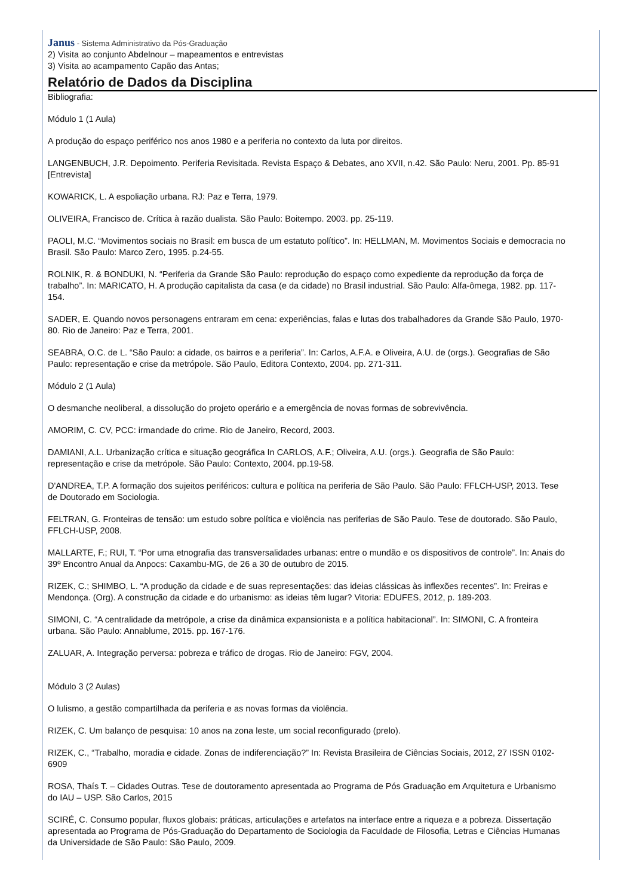Janus - Sistema Administrativo da Pós-Graduação
2) Visita ao conjunto Abdelnour – mapeamentos e entrevistas
3) Visita ao acampamento Capão das Antas;
Relatório de Dados da Disciplina
Bibliografia:
Módulo 1 (1 Aula)
A produção do espaço periférico nos anos 1980 e a periferia no contexto da luta por direitos.
LANGENBUCH, J.R. Depoimento. Periferia Revisitada. Revista Espaço & Debates, ano XVII, n.42. São Paulo: Neru, 2001. Pp. 85-91 [Entrevista]
KOWARICK, L. A espoliação urbana. RJ: Paz e Terra, 1979.
OLIVEIRA, Francisco de. Crítica à razão dualista. São Paulo: Boitempo. 2003. pp. 25-119.
PAOLI, M.C. “Movimentos sociais no Brasil: em busca de um estatuto político”. In: HELLMAN, M. Movimentos Sociais e democracia no Brasil. São Paulo: Marco Zero, 1995. p.24-55.
ROLNIK, R. & BONDUKI, N. “Periferia da Grande São Paulo: reprodução do espaço como expediente da reprodução da força de trabalho”. In: MARICATO, H. A produção capitalista da casa (e da cidade) no Brasil industrial. São Paulo: Alfa-ômega, 1982. pp. 117-154.
SADER, E. Quando novos personagens entraram em cena: experiências, falas e lutas dos trabalhadores da Grande São Paulo, 1970-80. Rio de Janeiro: Paz e Terra, 2001.
SEABRA, O.C. de L. “São Paulo: a cidade, os bairros e a periferia”. In: Carlos, A.F.A. e Oliveira, A.U. de (orgs.). Geografias de São Paulo: representação e crise da metrópole. São Paulo, Editora Contexto, 2004. pp. 271-311.
Módulo 2 (1 Aula)
O desmanche neoliberal, a dissolução do projeto operário e a emergência de novas formas de sobrevivência.
AMORIM, C. CV, PCC: irmandade do crime. Rio de Janeiro, Record, 2003.
DAMIANI, A.L. Urbanização crítica e situação geográfica In CARLOS, A.F.; Oliveira, A.U. (orgs.). Geografia de São Paulo: representação e crise da metrópole. São Paulo: Contexto, 2004. pp.19-58.
D'ANDREA, T.P. A formação dos sujeitos periféricos: cultura e política na periferia de São Paulo. São Paulo: FFLCH-USP, 2013. Tese de Doutorado em Sociologia.
FELTRAN, G. Fronteiras de tensão: um estudo sobre política e violência nas periferias de São Paulo. Tese de doutorado. São Paulo, FFLCH-USP, 2008.
MALLARTE, F.; RUI, T. “Por uma etnografia das transversalidades urbanas: entre o mundão e os dispositivos de controle”. In: Anais do 39º Encontro Anual da Anpocs: Caxambu-MG, de 26 a 30 de outubro de 2015.
RIZEK, C.; SHIMBO, L. “A produção da cidade e de suas representações: das ideias clássicas às inflexões recentes”. In: Freiras e Mendonça. (Org). A construção da cidade e do urbanismo: as ideias têm lugar? Vitoria: EDUFES, 2012, p. 189-203.
SIMONI, C. “A centralidade da metrópole, a crise da dinâmica expansionista e a política habitacional”. In: SIMONI, C. A fronteira urbana. São Paulo: Annablume, 2015. pp. 167-176.
ZALUAR, A. Integração perversa: pobreza e tráfico de drogas. Rio de Janeiro: FGV, 2004.
Módulo 3 (2 Aulas)
O lulismo, a gestão compartilhada da periferia e as novas formas da violência.
RIZEK, C. Um balanço de pesquisa: 10 anos na zona leste, um social reconfigurado (prelo).
RIZEK, C., “Trabalho, moradia e cidade. Zonas de indiferenciação?” In: Revista Brasileira de Ciências Sociais, 2012, 27 ISSN 0102-6909
ROSA, Thaís T. – Cidades Outras. Tese de doutoramento apresentada ao Programa de Pós Graduação em Arquitetura e Urbanismo do IAU – USP. São Carlos, 2015
SCIRÉ, C. Consumo popular, fluxos globais: práticas, articulações e artefatos na interface entre a riqueza e a pobreza. Dissertação apresentada ao Programa de Pós-Graduação do Departamento de Sociologia da Faculdade de Filosofia, Letras e Ciências Humanas da Universidade de São Paulo: São Paulo, 2009.